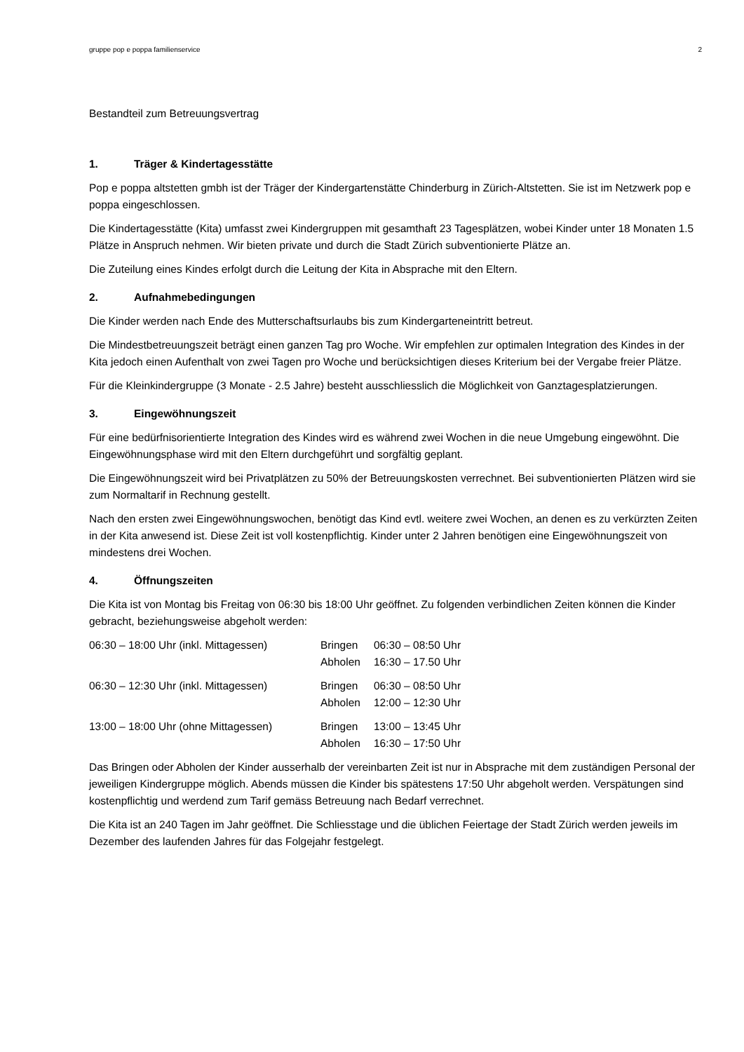gruppe pop e poppa familienservice 2
Bestandteil zum Betreuungsvertrag
1. Träger & Kindertagesstätte
Pop e poppa altstetten gmbh ist der Träger der Kindergartenstätte Chinderburg in Zürich-Altstetten. Sie ist im Netzwerk pop e poppa eingeschlossen.
Die Kindertagesstätte (Kita) umfasst zwei Kindergruppen mit gesamthaft 23 Tagesplätzen, wobei Kinder unter 18 Monaten 1.5 Plätze in Anspruch nehmen. Wir bieten private und durch die Stadt Zürich subventionierte Plätze an.
Die Zuteilung eines Kindes erfolgt durch die Leitung der Kita in Absprache mit den Eltern.
2. Aufnahmebedingungen
Die Kinder werden nach Ende des Mutterschaftsurlaubs bis zum Kindergarteneintritt betreut.
Die Mindestbetreuungszeit beträgt einen ganzen Tag pro Woche. Wir empfehlen zur optimalen Integration des Kindes in der Kita jedoch einen Aufenthalt von zwei Tagen pro Woche und berücksichtigen dieses Kriterium bei der Vergabe freier Plätze.
Für die Kleinkindergruppe (3 Monate - 2.5 Jahre) besteht ausschliesslich die Möglichkeit von Ganztagesplatzierungen.
3. Eingewöhnungszeit
Für eine bedürfnisorientierte Integration des Kindes wird es während zwei Wochen in die neue Umgebung eingewöhnt. Die Eingewöhnungsphase wird mit den Eltern durchgeführt und sorgfältig geplant.
Die Eingewöhnungszeit wird bei Privatplätzen zu 50% der Betreuungskosten verrechnet. Bei subventionierten Plätzen wird sie zum Normaltarif in Rechnung gestellt.
Nach den ersten zwei Eingewöhnungswochen, benötigt das Kind evtl. weitere zwei Wochen, an denen es zu verkürzten Zeiten in der Kita anwesend ist. Diese Zeit ist voll kostenpflichtig. Kinder unter 2 Jahren benötigen eine Eingewöhnungszeit von mindestens drei Wochen.
4. Öffnungszeiten
Die Kita ist von Montag bis Freitag von 06:30 bis 18:00 Uhr geöffnet. Zu folgenden verbindlichen Zeiten können die Kinder gebracht, beziehungsweise abgeholt werden:
| 06:30 – 18:00 Uhr (inkl. Mittagessen) | Bringen | 06:30 – 08:50 Uhr |
| | Abholen | 16:30 – 17.50 Uhr |
| 06:30 – 12:30 Uhr (inkl. Mittagessen) | Bringen | 06:30 – 08:50 Uhr |
| | Abholen | 12:00 – 12:30 Uhr |
| 13:00 – 18:00 Uhr (ohne Mittagessen) | Bringen | 13:00 – 13:45 Uhr |
| | Abholen | 16:30 – 17:50 Uhr |
Das Bringen oder Abholen der Kinder ausserhalb der vereinbarten Zeit ist nur in Absprache mit dem zuständigen Personal der jeweiligen Kindergruppe möglich. Abends müssen die Kinder bis spätestens 17:50 Uhr abgeholt werden. Verspätungen sind kostenpflichtig und werdend zum Tarif gemäss Betreuung nach Bedarf verrechnet.
Die Kita ist an 240 Tagen im Jahr geöffnet. Die Schliesstage und die üblichen Feiertage der Stadt Zürich werden jeweils im Dezember des laufenden Jahres für das Folgejahr festgelegt.